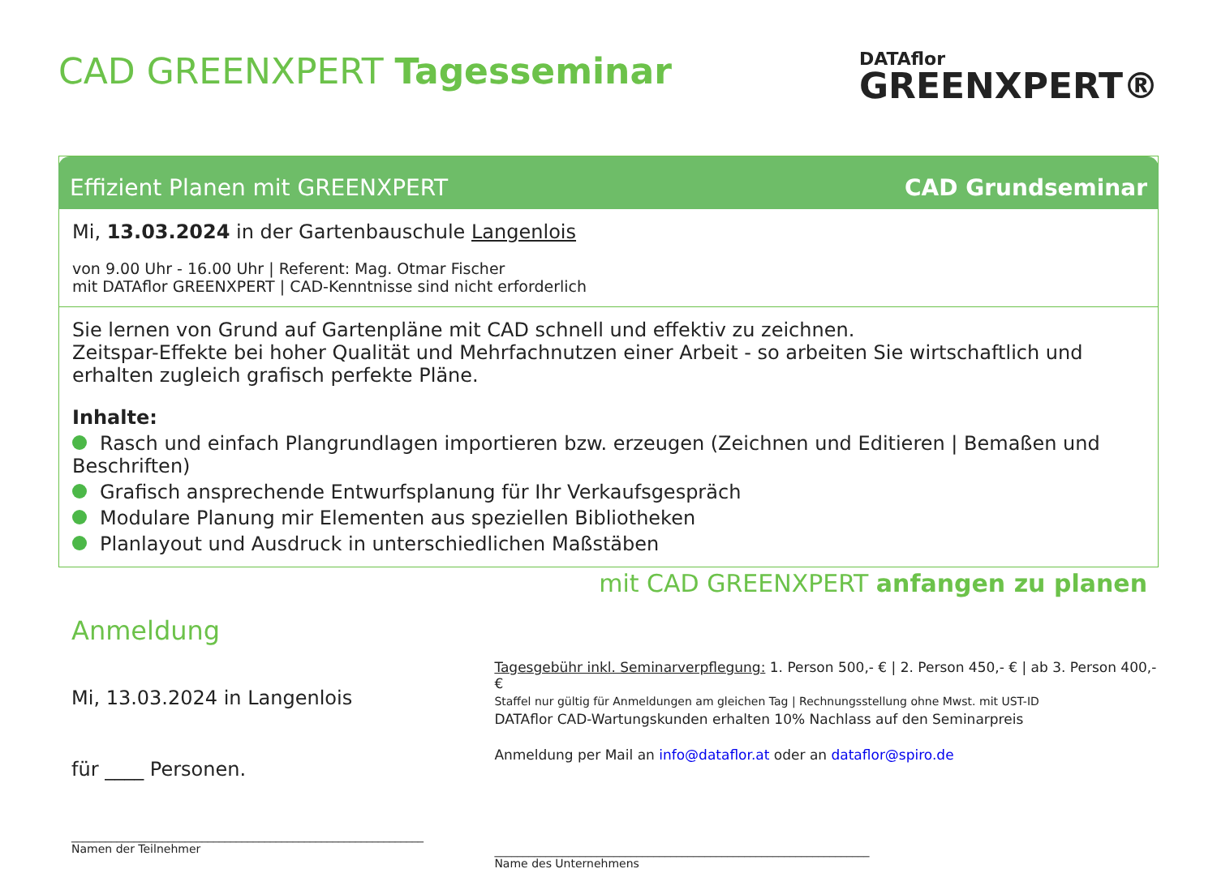CAD GREENXPERT Tagesseminar
DATAflor
GREENXPERT®
Effizient Planen mit GREENXPERT CAD Grundseminar
Mi, 13.03.2024 in der Gartenbauschule Langenlois
von 9.00 Uhr - 16.00 Uhr | Referent: Mag. Otmar Fischer
mit DATAflor GREENXPERT | CAD-Kenntnisse sind nicht erforderlich
Sie lernen von Grund auf Gartenpläne mit CAD schnell und effektiv zu zeichnen.
Zeitspar-Effekte bei hoher Qualität und Mehrfachnutzen einer Arbeit - so arbeiten Sie wirtschaftlich und erhalten zugleich grafisch perfekte Pläne.
Inhalte:
Rasch und einfach Plangrundlagen importieren bzw. erzeugen (Zeichnen und Editieren | Bemaßen und Beschriften)
Grafisch ansprechende Entwurfsplanung für Ihr Verkaufsgespräch
Modulare Planung mir Elementen aus speziellen Bibliotheken
Planlayout und Ausdruck in unterschiedlichen Maßstäben
mit CAD GREENXPERT anfangen zu planen
Anmeldung
Mi, 13.03.2024 in Langenlois
für ____ Personen.
______________________________________________________________
Namen der Teilnehmer
Tagesgebühr inkl. Seminarverpflegung: 1. Person 500,- € | 2. Person 450,- € | ab 3. Person 400,- €
Staffel nur gültig für Anmeldungen am gleichen Tag | Rechnungsstellung ohne Mwst. mit UST-ID
DATAflor CAD-Wartungskunden erhalten 10% Nachlass auf den Seminarpreis
Anmeldung per Mail an info@dataflor.at oder an dataflor@spiro.de
__________________________________________________________________
Name des Unternehmens